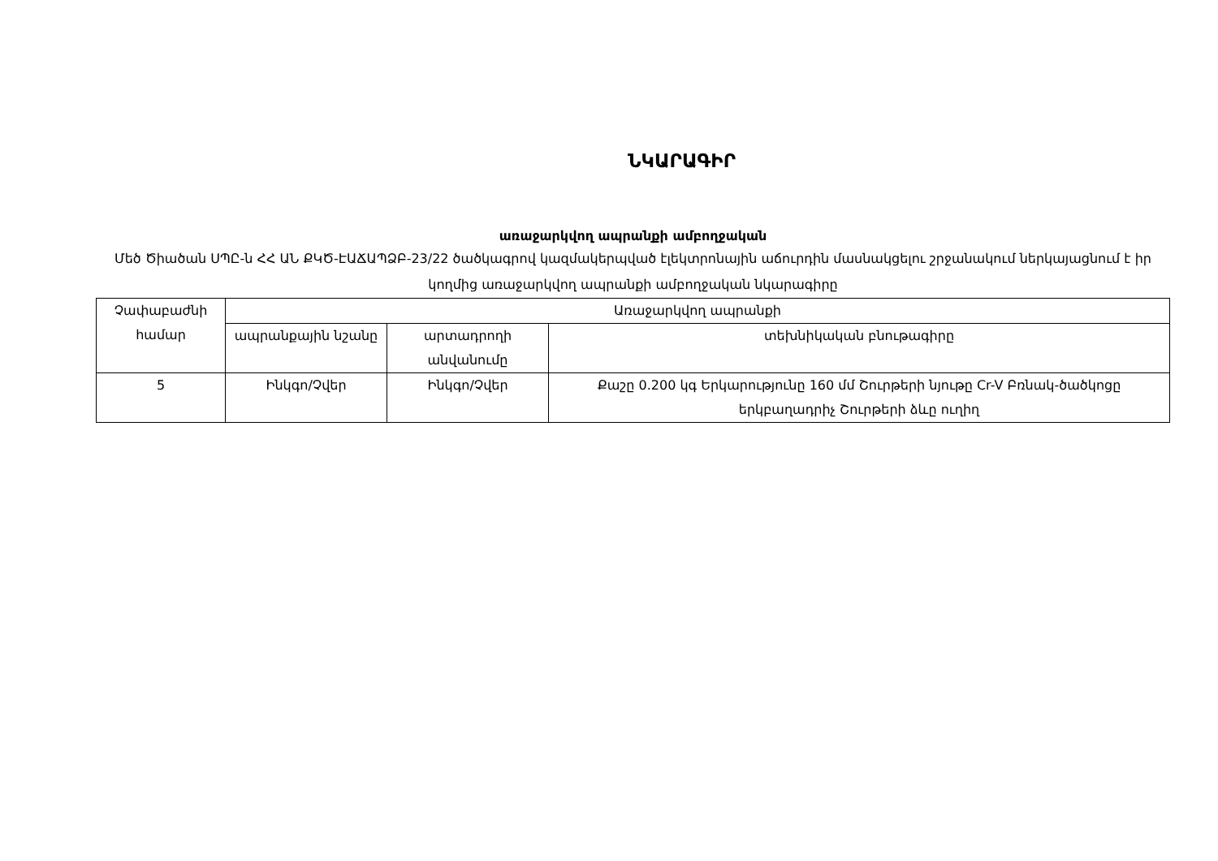ՆԿԱՐԱԳԻՐ
առաջարկվող ապրանքի ամբողջական
Մեծ Ծիածան ՍՊԸ-ն ՀՀ ԱՆ ՔԿԾ-ԷԱՃԱՊՁԲ-23/22 ծածկագրով կազմակերպված էլեկտրոնային աճուրդին մասնակցելու շրջանակում ներկայացնում է իր կողմից առաջարկվող ապրանքի ամբողջական նկարագիրը
| Չափաբաժնի համար | Առաջարկվող ապրանքի | | |
| --- | --- | --- | --- |
| | ապրանքային նշանը | արտադրողի անվանումը | տեխնիկական բնութագիրը |
| 5 | Ինկգո/Չվեր | Ինկգո/Չվեր | Քաշը 0.200 կգ Երկարությունը 160 մմ Շուրթերի նյութը Cr-V Բռնակ-ծածկոցը երկբաղադրիչ Շուրթերի ձևը ուղիղ |